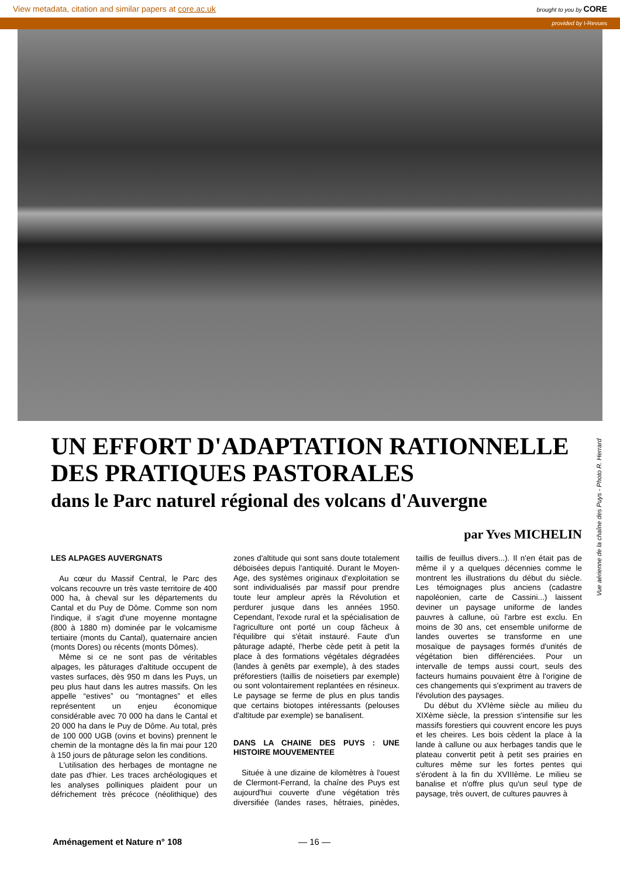View metadata, citation and similar papers at core.ac.uk brought to you by CORE
provided by I-Revues
UN EFFORT D'ADAPTATION RATIONNELLE DES PRATIQUES PASTORALES
dans le Parc naturel régional des volcans d'Auvergne
par Yves MICHELIN
Vue aérienne de la chaîne des Puys - Photo R. Herrard
LES ALPAGES AUVERGNATS
Au cœur du Massif Central, le Parc des volcans recouvre un très vaste territoire de 400 000 ha, à cheval sur les départements du Cantal et du Puy de Dôme. Comme son nom l'indique, il s'agit d'une moyenne montagne (800 à 1880 m) dominée par le volcamisme tertiaire (monts du Cantal), quaternaire ancien (monts Dores) ou récents (monts Dômes).
Même si ce ne sont pas de véritables alpages, les pâturages d'altitude occupent de vastes surfaces, dès 950 m dans les Puys, un peu plus haut dans les autres massifs. On les appelle “estives” ou “montagnes” et elles représentent un enjeu économique considérable avec 70 000 ha dans le Cantal et 20 000 ha dans le Puy de Dôme. Au total, près de 100 000 UGB (ovins et bovins) prennent le chemin de la montagne dès la fin mai pour 120 à 150 jours de pâturage selon les conditions.
L'utilisation des herbages de montagne ne date pas d'hier. Les traces archéologiques et les analyses polliniques plaident pour un défrichement très précoce (néolithique) des zones d'altitude qui sont sans doute totalement déboisées depuis l'antiquité. Durant le Moyen-Age, des systèmes originaux d'exploitation se sont individualisés par massif pour prendre toute leur ampleur après la Révolution et perdurer jusque dans les années 1950. Cependant, l'exode rural et la spécialisation de l'agriculture ont porté un coup fâcheux à l'équilibre qui s'était instauré. Faute d'un pâturage adapté, l'herbe cède petit à petit la place à des formations végétales dégradées (landes à genêts par exemple), à des stades préforestiers (taillis de noisetiers par exemple) ou sont volontairement replantées en résineux. Le paysage se ferme de plus en plus tandis que certains biotopes intéressants (pelouses d'altitude par exemple) se banalisent.
DANS LA CHAINE DES PUYS : UNE HISTOIRE MOUVEMENTEE
Située à une dizaine de kilomètres à l'ouest de Clermont-Ferrand, la chaîne des Puys est aujourd'hui couverte d'une végétation très diversifiée (landes rases, hêtraies, pinèdes, taillis de feuillus divers...). Il n'en était pas de même il y a quelques décennies comme le montrent les illustrations du début du siècle. Les témoignages plus anciens (cadastre napoléonien, carte de Cassini...) laissent deviner un paysage uniforme de landes pauvres à callune, où l'arbre est exclu. En moins de 30 ans, cet ensemble uniforme de landes ouvertes se transforme en une mosaïque de paysages formés d'unités de végétation bien différenciées. Pour un intervalle de temps aussi court, seuls des facteurs humains pouvaient être à l'origine de ces changements qui s'expriment au travers de l'évolution des paysages.
Du début du XVIème siècle au milieu du XIXème siècle, la pression s'intensifie sur les massifs forestiers qui couvrent encore les puys et les cheires. Les bois cèdent la place à la lande à callune ou aux herbages tandis que le plateau convertit petit à petit ses prairies en cultures même sur les fortes pentes qui s'érodent à la fin du XVIIIème. Le milieu se banalise et n'offre plus qu'un seul type de paysage, très ouvert, de cultures pauvres à
Aménagement et Nature n° 108 — 16 —